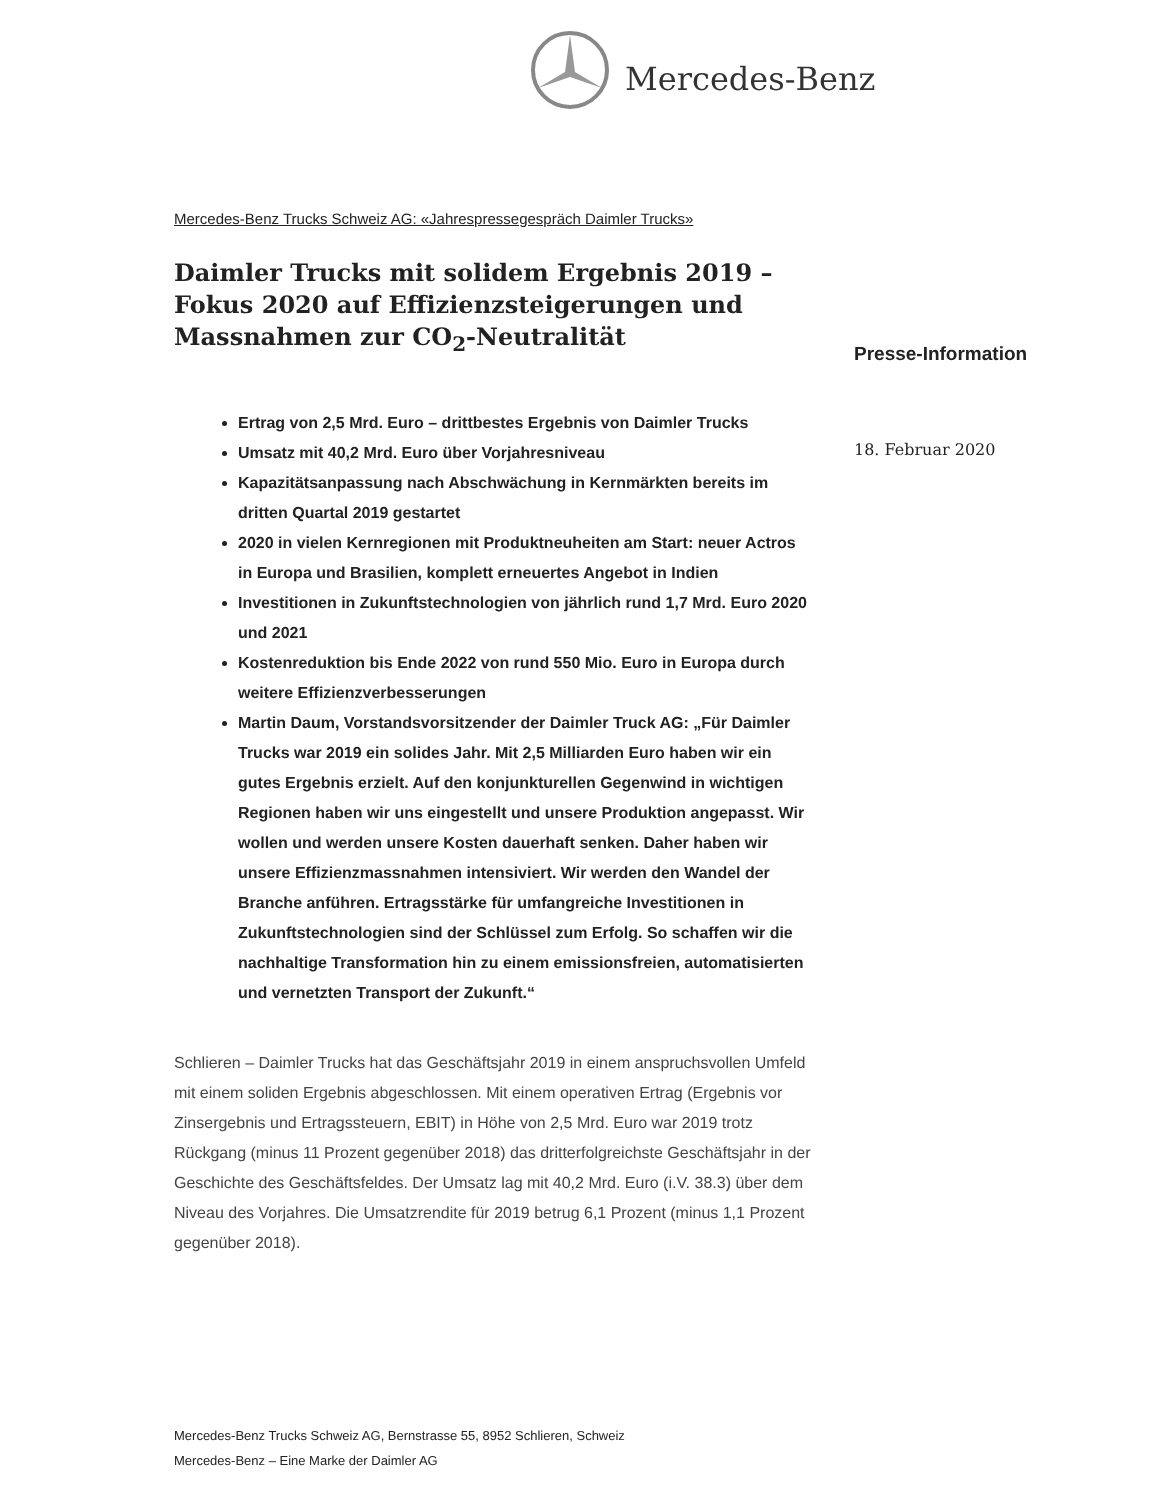Mercedes-Benz
Mercedes-Benz Trucks Schweiz AG: «Jahrespressegespräch Daimler Trucks»
Daimler Trucks mit solidem Ergebnis 2019 –
Fokus 2020 auf Effizienzsteigerungen und
Massnahmen zur CO<sub>2</sub>-Neutralität
Ertrag von 2,5 Mrd. Euro – drittbestes Ergebnis von Daimler Trucks
Umsatz mit 40,2 Mrd. Euro über Vorjahresniveau
Kapazitätsanpassung nach Abschwächung in Kernmärkten bereits im dritten Quartal 2019 gestartet
2020 in vielen Kernregionen mit Produktneuheiten am Start: neuer Actros in Europa und Brasilien, komplett erneuertes Angebot in Indien
Investitionen in Zukunftstechnologien von jährlich rund 1,7 Mrd. Euro 2020 und 2021
Kostenreduktion bis Ende 2022 von rund 550 Mio. Euro in Europa durch weitere Effizienzverbesserungen
Martin Daum, Vorstandsvorsitzender der Daimler Truck AG: „Für Daimler Trucks war 2019 ein solides Jahr. Mit 2,5 Milliarden Euro haben wir ein gutes Ergebnis erzielt. Auf den konjunkturellen Gegenwind in wichtigen Regionen haben wir uns eingestellt und unsere Produktion angepasst. Wir wollen und werden unsere Kosten dauerhaft senken. Daher haben wir unsere Effizienzmassnahmen intensiviert. Wir werden den Wandel der Branche anführen. Ertragsstärke für umfangreiche Investitionen in Zukunftstechnologien sind der Schlüssel zum Erfolg. So schaffen wir die nachhaltige Transformation hin zu einem emissionsfreien, automatisierten und vernetzten Transport der Zukunft.“
Schlieren – Daimler Trucks hat das Geschäftsjahr 2019 in einem anspruchsvollen Umfeld mit einem soliden Ergebnis abgeschlossen. Mit einem operativen Ertrag (Ergebnis vor Zinsergebnis und Ertragssteuern, EBIT) in Höhe von 2,5 Mrd. Euro war 2019 trotz Rückgang (minus 11 Prozent gegenüber 2018) das dritterfolgreichste Geschäftsjahr in der Geschichte des Geschäftsfeldes. Der Umsatz lag mit 40,2 Mrd. Euro (i.V. 38.3) über dem Niveau des Vorjahres. Die Umsatzrendite für 2019 betrug 6,1 Prozent (minus 1,1 Prozent gegenüber 2018).
Presse-Information
18. Februar 2020
Mercedes-Benz Trucks Schweiz AG, Bernstrasse 55, 8952 Schlieren, Schweiz
Mercedes-Benz – Eine Marke der Daimler AG